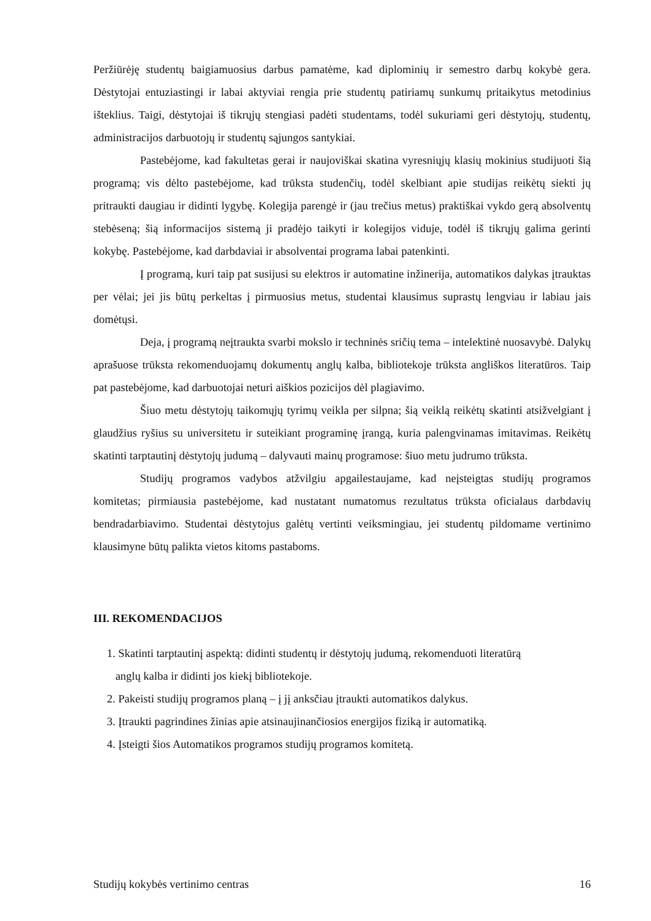Peržiūrėję studentų baigiamuosius darbus pamatėme, kad diplominių ir semestro darbų kokybė gera. Dėstytojai entuziastingi ir labai aktyviai rengia prie studentų patiriamų sunkumų pritaikytus metodinius išteklius. Taigi, dėstytojai iš tikrųjų stengiasi padėti studentams, todėl sukuriami geri dėstytojų, studentų, administracijos darbuotojų ir studentų sąjungos santykiai.
Pastebėjome, kad fakultetas gerai ir naujoviškai skatina vyresniųjų klasių mokinius studijuoti šią programą; vis dėlto pastebėjome, kad trūksta studenčių, todėl skelbiant apie studijas reikėtų siekti jų pritraukti daugiau ir didinti lygybę. Kolegija parengė ir (jau trečius metus) praktiškai vykdo gerą absolventų stebėseną; šią informacijos sistemą ji pradėjo taikyti ir kolegijos viduje, todėl iš tikrųjų galima gerinti kokybę. Pastebėjome, kad darbdaviai ir absolventai programa labai patenkinti.
Į programą, kuri taip pat susijusi su elektros ir automatine inžinerija, automatikos dalykas įtrauktas per vėlai; jei jis būtų perkeltas į pirmuosius metus, studentai klausimus suprastų lengviau ir labiau jais domėtųsi.
Deja, į programą neįtraukta svarbi mokslo ir techninės sričių tema – intelektinė nuosavybė. Dalykų aprašuose trūksta rekomenduojamų dokumentų anglų kalba, bibliotekoje trūksta angliškos literatūros. Taip pat pastebėjome, kad darbuotojai neturi aiškios pozicijos dėl plagiavimo.
Šiuo metu dėstytojų taikomųjų tyrimų veikla per silpna; šią veiklą reikėtų skatinti atsižvelgiant į glaudžius ryšius su universitetu ir suteikiant programinę įrangą, kuria palengvinamas imitavimas. Reikėtų skatinti tarptautinį dėstytojų judumą – dalyvauti mainų programose: šiuo metu judrumo trūksta.
Studijų programos vadybos atžvilgiu apgailestaujame, kad neįsteigtas studijų programos komitetas; pirmiausia pastebėjome, kad nustatant numatomus rezultatus trūksta oficialaus darbdavių bendradarbiavimo. Studentai dėstytojus galėtų vertinti veiksmingiau, jei studentų pildomame vertinimo klausimyne būtų palikta vietos kitoms pastaboms.
III. REKOMENDACIJOS
1. Skatinti tarptautinį aspektą: didinti studentų ir dėstytojų judumą, rekomenduoti literatūrą
anglų kalba ir didinti jos kiekį bibliotekoje.
2. Pakeisti studijų programos planą – į jį anksčiau įtraukti automatikos dalykus.
3. Įtraukti pagrindines žinias apie atsinaujinančiosios energijos fiziką ir automatiką.
4. Įsteigti šios Automatikos programos studijų programos komitetą.
Studijų kokybės vertinimo centras 16